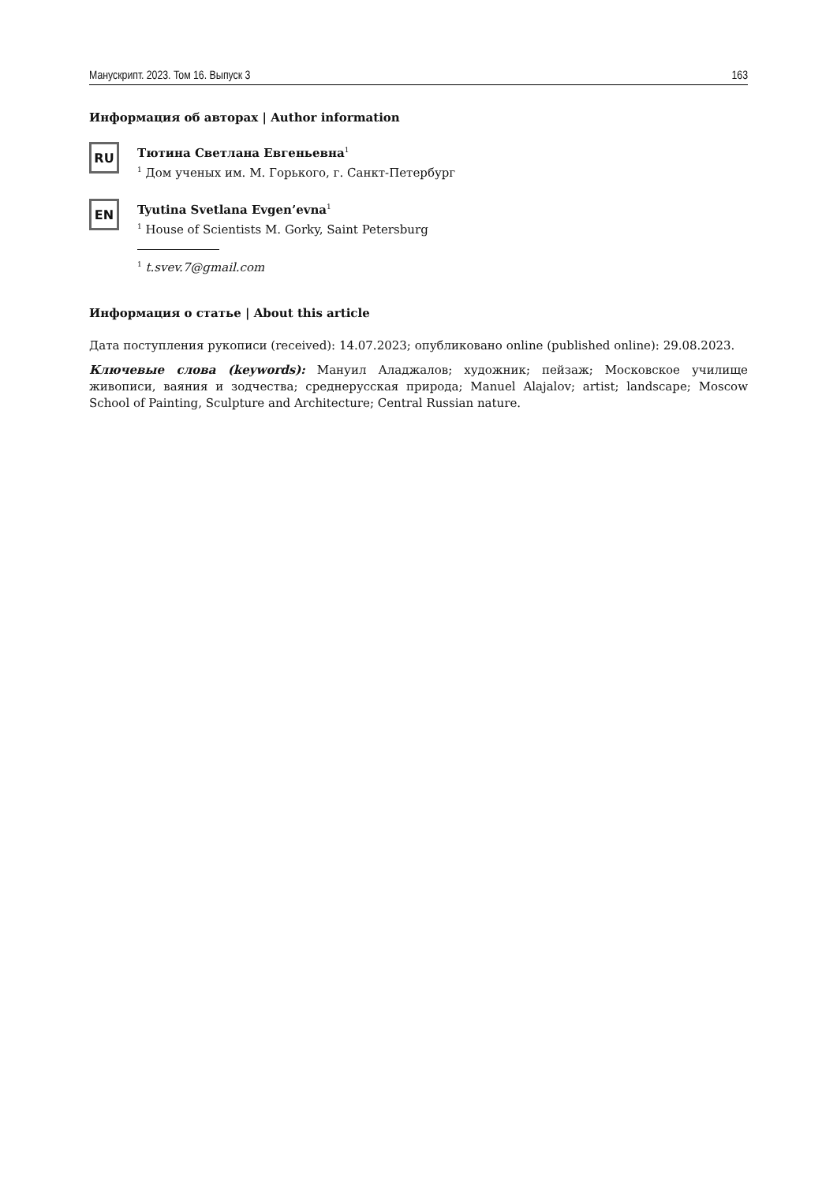Манускрипт. 2023. Том 16. Выпуск 3 163
Информация об авторах | Author information
RU
Тютина Светлана Евгеньевна<sup>1</sup>
<sup>1</sup> Дом ученых им. М. Горького, г. Санкт-Петербург
EN
Tyutina Svetlana Evgen’evna<sup>1</sup>
<sup>1</sup> House of Scientists M. Gorky, Saint Petersburg
<sup>1</sup> t.svev.7@gmail.com
Информация о статье | About this article
Дата поступления рукописи (received): 14.07.2023; опубликовано online (published online): 29.08.2023.
Ключевые слова (keywords): Мануил Аладжалов; художник; пейзаж; Московское училище живописи, ваяния и зодчества; среднерусская природа; Manuel Alajalov; artist; landscape; Moscow School of Painting, Sculpture and Architecture; Central Russian nature.